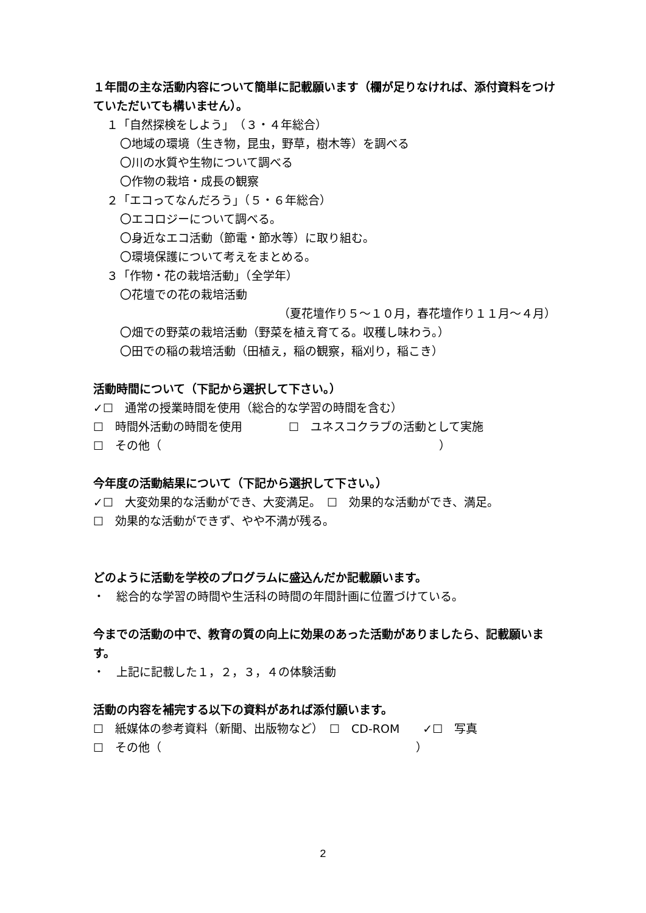１年間の主な活動内容について簡単に記載願います（欄が足りなければ、添付資料をつけていただいても構いません）。
１「自然探検をしよう」　（３・４年総合）
〇地域の環境（生き物，昆虫，野草，樹木等）を調べる
〇川の水質や生物について調べる
〇作物の栽培・成長の観察
２「エコってなんだろう」（５・６年総合）
〇エコロジーについて調べる。
〇身近なエコ活動（節電・節水等）に取り組む。
〇環境保護について考えをまとめる。
３「作物・花の栽培活動」（全学年）
〇花壇での花の栽培活動
（夏花壇作り５～１０月，春花壇作り１１月～４月）
〇畑での野菜の栽培活動（野菜を植え育てる。収穫し味わう。）
〇田での稲の栽培活動（田植え，稲の観察，稲刈り，稲こき）
活動時間について（下記から選択して下さい。）
✓☐　通常の授業時間を使用（総合的な学習の時間を含む）
☐　時間外活動の時間を使用　　　　☐　ユネスコクラブの活動として実施
☐　その他（　　　　　　　　　　　　　　　　　　　　　　　　）
今年度の活動結果について（下記から選択して下さい。）
✓☐　大変効果的な活動ができ、大変満足。　☐　効果的な活動ができ、満足。
☐　効果的な活動ができず、やや不満が残る。
どのように活動を学校のプログラムに盛込んだか記載願います。
・　総合的な学習の時間や生活科の時間の年間計画に位置づけている。
今までの活動の中で、教育の質の向上に効果のあった活動がありましたら、記載願います。
・　上記に記載した１，２，３，４の体験活動
活動の内容を補完する以下の資料があれば添付願います。
☐　紙媒体の参考資料（新聞、出版物など）　☐　CD-ROM　　✓☐　写真
☐　その他（　　　　　　　　　　　　　　　　　　　　　　）
2